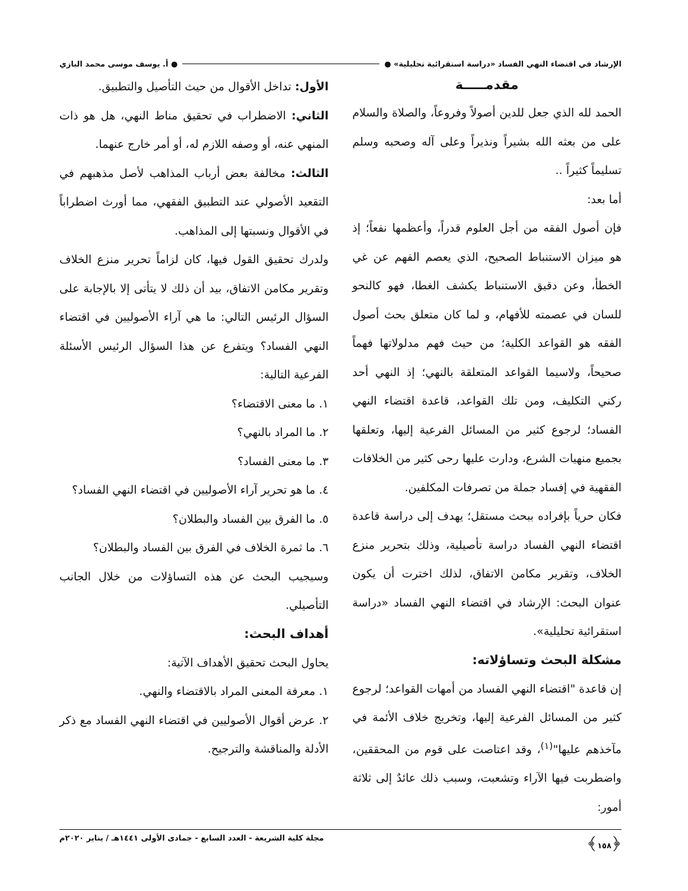الإرشاد في اقتضاء النهي الفساد «دراسة استقرائية تحليلية» ● ● أ. يوسف موسى محمد البازي
مقدمـــــة
الحمد لله الذي جعل للدين أصولاً وفروعاً، والصلاة والسلام على من بعثه الله بشيراً ونذيراً وعلى آله وصحبه وسلم تسليماً كثيراً ..
أما بعد:
فإن أصول الفقه من أجل العلوم قدراً، وأعظمها نفعاً؛ إذ هو ميزان الاستنباط الصحيح، الذي يعصم الفهم عن غي الخطأ، وعن دقيق الاستنباط يكشف الغطا، فهو كالنحو للسان في عصمته للأفهام، و لما كان متعلق بحث أصول الفقه هو القواعد الكلية؛ من حيث فهم مدلولاتها فهماً صحيحاً، ولاسيما القواعد المتعلقة بالنهي؛ إذ النهي أحد ركني التكليف، ومن تلك القواعد، قاعدة اقتضاء النهي الفساد؛ لرجوع كثير من المسائل الفرعية إليها، وتعلقها بجميع منهيات الشرع، ودارت عليها رحى كثير من الخلافات الفقهية في إفساد جملة من تصرفات المكلفين.
فكان حرياً بإفراده ببحث مستقل؛ يهدف إلى دراسة قاعدة اقتضاء النهي الفساد دراسة تأصيلية، وذلك بتحرير منزع الخلاف، وتقرير مكامن الاتفاق، لذلك اخترت أن يكون عنوان البحث: الإرشاد في اقتضاء النهي الفساد «دراسة استقرائية تحليلية».
مشكلة البحث وتساؤلاته:
إن قاعدة "اقتضاء النهي الفساد من أمهات القواعد؛ لرجوع كثير من المسائل الفرعية إليها، وتخريج خلاف الأئمة في مآخذهم عليها"<sup>(١)</sup>، وقد اعتاصت على قوم من المحققين، واضطربت فيها الآراء وتشعبت، وسبب ذلك عائدٌ إلى ثلاثة أمور:
الأول: تداخل الأقوال من حيث التأصيل والتطبيق.
الثاني: الاضطراب في تحقيق مناط النهي، هل هو ذات المنهي عنه، أو وصفه اللازم له، أو أمر خارج عنهما.
الثالث: مخالفة بعض أرباب المذاهب لأصل مذهبهم في التقعيد الأصولي عند التطبيق الفقهي، مما أورث اضطراباً في الأقوال ونسبتها إلى المذاهب.
ولدرك تحقيق القول فيها، كان لزاماً تحرير منزع الخلاف وتقرير مكامن الاتفاق، بيد أن ذلك لا يتأتى إلا بالإجابة على السؤال الرئيس التالي: ما هي آراء الأصوليين في اقتضاء النهي الفساد؟ ويتفرع عن هذا السؤال الرئيس الأسئلة الفرعية التالية:
١. ما معنى الاقتضاء؟
٢. ما المراد بالنهي؟
٣. ما معنى الفساد؟
٤. ما هو تحرير آراء الأصوليين في اقتضاء النهي الفساد؟
٥. ما الفرق بين الفساد والبطلان؟
٦. ما ثمرة الخلاف في الفرق بين الفساد والبطلان؟
وسيجيب البحث عن هذه التساؤلات من خلال الجانب التأصيلي.
أهداف البحث:
يحاول البحث تحقيق الأهداف الآتية:
١. معرفة المعنى المراد بالاقتضاء والنهي.
٢. عرض أقوال الأصوليين في اقتضاء النهي الفساد مع ذكر الأدلة والمناقشة والترجيح.
﴿١٥٨﴾ مجلة كلية الشريعة - العدد السابع - جمادى الأولى ١٤٤١هـ / يناير ٢٠٢٠م